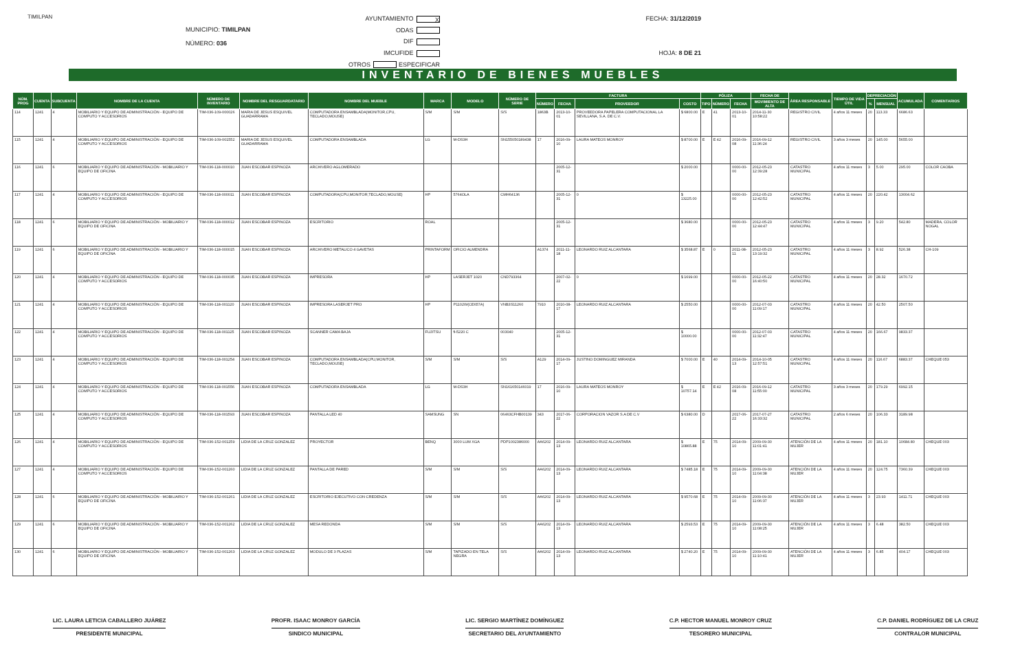TIMILPAN
MUNICIPIO: TIMILPAN
NÚMERO: 036
AYUNTAMIENTO X
ODAS
DIF
IMCUFIDE
OTROS ESPECIFICAR
FECHA: 31/12/2019
HOJA: 8 DE 21
INVENTARIO DE BIENES MUEBLES
| NÚM. PROG | CUENTA | SUBCUENTA | NOMBRE DE LA CUENTA | NÚMERO DE INVENTARIO | NOMBRE DEL RESGUARDATARIO | NOMBRE DEL MUEBLE | MARCA | MODELO | NÚMERO DE SERIE | FACTURA | | | | PÓLIZA | | | FECHA DE | ÁREA RESPONSABLE | TIEMPO DE VIDA ÚTIL | DEPRECIACIÓN | | ACUMULADA | COMENTARIOS |
| --- | --- | --- | --- | --- | --- | --- | --- | --- | --- | --- | --- | --- | --- | --- | --- | --- | --- | --- | --- | --- | --- | --- | --- |
| | | | | | | | | | | NÚMERO | FECHA | PROVEEDOR | COSTO | TIPO | NÚMERO | FECHA | MOVIMIENTO DE ALTA | | | % | MENSUAL | | |
| 114 | 1241 | 4 | MOBILIARIO Y EQUIPO DE ADMINISTRACIÓN - EQUIPO DE COMPUTO Y ACCESORIOS | TIM-036-109-000026 | MARIA DE JESUS ESQUIVEL GUADARRAMA | COMPUTADORA ENSAMBLADA(MONITOR,CPU, TECLADO,MOUSE) | S/M | S/M | S/S | 1863B | 2013-10-01 | PROVEEDORA PAPELERA COMPUTACIONAL LA SEVILLANA, S.A. DE C.V. | $ 6800.00 | E | 41 | 2013-10-01 | 2014-11-30 10:58:22 | REGISTRO CIVIL | 4 años 11 meses | 20 | 113.33 | 6686.63 | |
| 115 | 1241 | 4 | MOBILIARIO Y EQUIPO DE ADMINISTRACIÓN - EQUIPO DE COMPUTO Y ACCESORIOS | TIM-036-109-001552 | MARIA DE JESUS ESQUIVEL GUADARRAMA | COMPUTADORA ENSAMBLADA | LG | M-DS3H | SN155050189438 | 17 | 2016-09-10 | LAURA MATEOS MONROY | $ 8700.00 | E | E 42 | 2016-09-08 | 2016-09-12 11:36:24 | REGISTRO CIVIL | 3 años 3 meses | 20 | 145.00 | 5655.00 | |
| 116 | 1241 | 6 | MOBILIARIO Y EQUIPO DE ADMINISTRACIÓN - MOBILIARIO Y EQUIPO DE OFICINA | TIM-036-118-000010 | JUAN ESCOBAR ESPINOZA | ARCHIVERO AGLOMERADO | | | | | 2005-12-31 | | $ 2000.00 | | | 0000-00-00 | 2012-05-23 12:39:28 | CATASTRO MUNICIPAL | 4 años 11 meses | 3 | 5.00 | 295.00 | COLOR CAOBA |
| 117 | 1241 | 4 | MOBILIARIO Y EQUIPO DE ADMINISTRACIÓN - EQUIPO DE COMPUTO Y ACCESORIOS | TIM-036-118-000011 | JUAN ESCOBAR ESPINOZA | COMPUTADORA(CPU,MONITOR,TECLADO,MOUSE) | HP | 5764OLA | CMH64136 | | 2005-12-31 | 0 | $ 13225.00 | | | 0000-00-00 | 2012-05-23 12:42:52 | CATASTRO MUNICIPAL | 4 años 11 meses | 20 | 220.42 | 13004.62 | |
| 118 | 1241 | 6 | MOBILIARIO Y EQUIPO DE ADMINISTRACIÓN - MOBILIARIO Y EQUIPO DE OFICINA | TIM-036-118-000012 | JUAN ESCOBAR ESPINOZA | ESCRITORIO | ROAL | | | | 2005-12-31 | | $ 3680.00 | | | 0000-00-00 | 2012-05-23 12:44:47 | CATASTRO MUNICIPAL | 4 años 11 meses | 3 | 9.20 | 542.80 | MADERA, COLOR NOGAL |
| 119 | 1241 | 6 | MOBILIARIO Y EQUIPO DE ADMINISTRACIÓN - MOBILIARIO Y EQUIPO DE OFICINA | TIM-036-118-000015 | JUAN ESCOBAR ESPINOZA | ARCHIVERO METALICO 4 GAVETAS | PRINTAFORM | OFICIO ALMENDRA | | A1374 | 2011-11-18 | LEONARDO RUIZ ALCANTARA | $ 3568.87 | E | 0 | 2011-08-11 | 2012-05-23 13:19:32 | CATASTRO MUNICIPAL | 4 años 11 meses | 3 | 8.92 | 526.38 | CH-109 |
| 120 | 1241 | 4 | MOBILIARIO Y EQUIPO DE ADMINISTRACIÓN - EQUIPO DE COMPUTO Y ACCESORIOS | TIM-036-118-000035 | JUAN ESCOBAR ESPINOZA | IMPRESORA | HP | LASERJET 1020 | CND793364 | | 2007-02-22 | 0 | $ 1699.00 | | | 0000-00-00 | 2012-05-22 16:40:50 | CATASTRO MUNICIPAL | 4 años 11 meses | 20 | 28.32 | 1670.72 | |
| 121 | 1241 | 4 | MOBILIARIO Y EQUIPO DE ADMINISTRACIÓN - EQUIPO DE COMPUTO Y ACCESORIOS | TIM-036-118-001120 | JUAN ESCOBAR ESPINOZA | IMPRESORA LASERJET PRO | HP | P1102W(CE657A) | VNB3S11260 | 7910 | 2010-08-17 | LEONARDO RUIZ ALCANTARA | $ 2550.00 | | | 0000-00-00 | 2012-07-03 11:09:17 | CATASTRO MUNICIPAL | 4 años 11 meses | 20 | 42.50 | 2507.50 | |
| 122 | 1241 | 4 | MOBILIARIO Y EQUIPO DE ADMINISTRACIÓN - EQUIPO DE COMPUTO Y ACCESORIOS | TIM-036-118-001125 | JUAN ESCOBAR ESPINOZA | SCANNER CAMA BAJA | FUJITSU | fi-5220 C | 003040 | | 2005-12-31 | | $ 10000.00 | | | 0000-00-00 | 2012-07-03 11:32:47 | CATASTRO MUNICIPAL | 4 años 11 meses | 20 | 166.67 | 9833.37 | |
| 123 | 1241 | 4 | MOBILIARIO Y EQUIPO DE ADMINISTRACIÓN - EQUIPO DE COMPUTO Y ACCESORIOS | TIM-036-118-001254 | JUAN ESCOBAR ESPINOZA | COMPUTADORA ENSAMBLADA(CPU,MONITOR, TECLADO,MOUSE) | S/M | S/M | S/S | A129 | 2014-09-17 | JUSTINO DOMINGUEZ MIRANDA | $ 7000.00 | E | 40 | 2014-09-13 | 2014-10-05 12:57:51 | CATASTRO MUNICIPAL | 4 años 11 meses | 20 | 116.67 | 6883.37 | CHEQUE 053 |
| 124 | 1241 | 4 | MOBILIARIO Y EQUIPO DE ADMINISTRACIÓN - EQUIPO DE COMPUTO Y ACCESORIOS | TIM-036-118-001556 | JUAN ESCOBAR ESPINOZA | COMPUTADORA ENSAMBLADA | LG | M-DS3H | SN161650146019 | 17 | 2016-09-10 | LAURA MATEOS MONROY | $ 10757.14 | E | E 42 | 2016-09-08 | 2016-09-12 11:55:00 | CATASTRO MUNICIPAL | 3 años 3 meses | 20 | 179.29 | 6992.15 | |
| 125 | 1241 | 4 | MOBILIARIO Y EQUIPO DE ADMINISTRACIÓN - EQUIPO DE COMPUTO Y ACCESORIOS | TIM-036-118-001593 | JUAN ESCOBAR ESPINOZA | PANTALLA LED 40 | SAMSUNG | SN | 06463CFHB00139 | 343 | 2017-06-22 | CORPORACION VAZOR S.A DE C.V | $ 6380.00 | D | | 2017-06-22 | 2017-07-27 16:33:32 | CATASTRO MUNICIPAL | 2 años 6 meses | 20 | 106.33 | 3189.98 | |
| 126 | 1241 | 4 | MOBILIARIO Y EQUIPO DE ADMINISTRACIÓN - EQUIPO DE COMPUTO Y ACCESORIOS | TIM-036-152-001259 | LIDIA DE LA CRUZ GONZALEZ | PROYECTOR | BENQ | 3000 LUM XGA | PDP1002386000 | AA6202 | 2014-09-13 | LEONARDO RUIZ ALCANTARA | $ 10865.88 | E | 75 | 2014-09-10 | 2009-09-30 11:01:41 | ATENCIÓN DE LA MUJER | 4 años 11 meses | 20 | 181.10 | 10684.80 | CHEQUE 003 |
| 127 | 1241 | 4 | MOBILIARIO Y EQUIPO DE ADMINISTRACIÓN - EQUIPO DE COMPUTO Y ACCESORIOS | TIM-036-152-001260 | LIDIA DE LA CRUZ GONZALEZ | PANTALLA DE PARED | S/M | S/M | S/S | AA6202 | 2014-09-13 | LEONARDO RUIZ ALCANTARA | $ 7485.18 | E | 75 | 2014-09-10 | 2009-09-30 11:04:38 | ATENCIÓN DE LA MUJER | 4 años 11 meses | 20 | 124.75 | 7360.39 | CHEQUE 003 |
| 128 | 1241 | 6 | MOBILIARIO Y EQUIPO DE ADMINISTRACIÓN - MOBILIARIO Y EQUIPO DE OFICINA | TIM-036-152-001261 | LIDIA DE LA CRUZ GONZALEZ | ESCRITORIO EJECUTIVO CON CREDENZA | S/M | S/M | S/S | AA6202 | 2014-09-13 | LEONARDO RUIZ ALCANTARA | $ 9570.68 | E | 75 | 2014-09-10 | 2009-09-30 11:06:37 | ATENCIÓN DE LA MUJER | 4 años 11 meses | 3 | 23.93 | 1411.71 | CHEQUE 003 |
| 129 | 1241 | 6 | MOBILIARIO Y EQUIPO DE ADMINISTRACIÓN - MOBILIARIO Y EQUIPO DE OFICINA | TIM-036-152-001262 | LIDIA DE LA CRUZ GONZALEZ | MESA REDONDA | S/M | S/M | S/S | AA6202 | 2014-09-13 | LEONARDO RUIZ ALCANTARA | $ 2593.53 | E | 75 | 2014-09-10 | 2009-09-30 11:08:25 | ATENCIÓN DE LA MUJER | 4 años 11 meses | 3 | 6.48 | 382.50 | CHEQUE 003 |
| 130 | 1241 | 6 | MOBILIARIO Y EQUIPO DE ADMINISTRACIÓN - MOBILIARIO Y EQUIPO DE OFICINA | TIM-036-152-001263 | LIDIA DE LA CRUZ GONZALEZ | MODULO DE 3 PLAZAS | S/M | TAPIZADO EN TELA NEGRA | S/S | AA6202 | 2014-09-13 | LEONARDO RUIZ ALCANTARA | $ 2740.20 | E | 75 | 2014-09-10 | 2009-09-30 11:10:41 | ATENCIÓN DE LA MUJER | 4 años 11 meses | 3 | 6.85 | 404.17 | CHEQUE 003 |
LIC. LAURA LETICIA CABALLERO JUÁREZ
PRESIDENTE MUNICIPAL
PROFR. ISAAC MONROY GARCÍA
SINDICO MUNICIPAL
LIC. SERGIO MARTÍNEZ DOMÍNGUEZ
SECRETARIO DEL AYUNTAMIENTO
C.P. HECTOR MANUEL MONROY CRUZ
TESORERO MUNICIPAL
C.P. DANIEL RODRÍGUEZ DE LA CRUZ
CONTRALOR MUNICIPAL